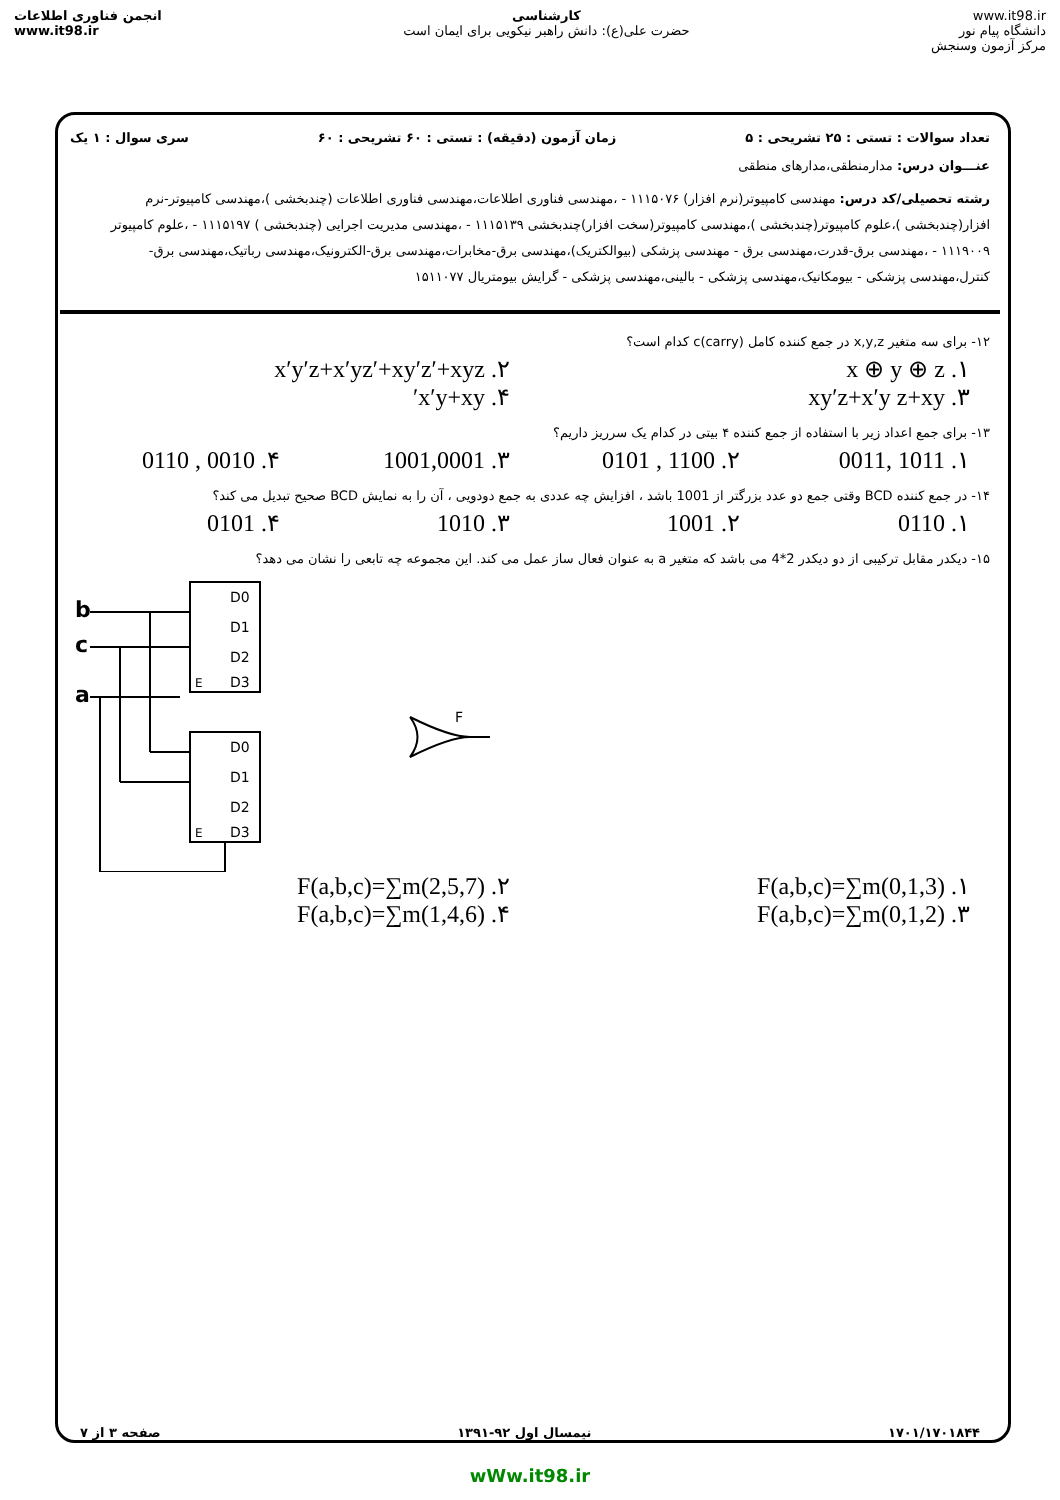انجمن فناوری اطلاعات
www.it98.ir
کارشناسی
حضرت علی(ع): دانش راهبر نیکویی برای ایمان است
www.it98.ir
دانشگاه پیام نور
مرکز آزمون وسنجش
تعداد سوالات : تستی : ۲۵ تشریحی : ۵ زمان آزمون (دقیقه) : تستی : ۶۰ تشریحی : ۶۰ سری سوال : ۱ یک
عنـــوان درس: مدارمنطقی،مدارهای منطقی
رشته تحصیلی/کد درس: مهندسی کامپیوتر(نرم افزار) ۱۱۱۵۰۷۶ - ،مهندسی فناوری اطلاعات،مهندسی فناوری اطلاعات (چندبخشی )،مهندسی کامپیوتر-نرم افزار(چندبخشی )،علوم کامپیوتر(چندبخشی )،مهندسی کامپیوتر(سخت افزار)چندبخشی ۱۱۱۵۱۳۹ - ،مهندسی مدیریت اجرایی (چندبخشی ) ۱۱۱۵۱۹۷ - ،علوم کامپیوتر ۱۱۱۹۰۰۹ - ،مهندسی برق-قدرت،مهندسی برق - مهندسی پزشکی (بیوالکتریک)،مهندسی برق-مخابرات،مهندسی برق-الکترونیک،مهندسی رباتیک،مهندسی برق-کنترل،مهندسی پزشکی - بیومکانیک،مهندسی پزشکی - بالینی،مهندسی پزشکی - گرایش بیومتریال ۱۵۱۱۰۷۷
۱۲- برای سه متغیر x,y,z در جمع کننده کامل c(carry) کدام است؟
۱. x ⊕ y ⊕ z ۲. x′y′z+x′yz′+xy′z′+xyz
۳. xy′z+x′y z+xy ۴. x′y+xy′
۱۳- برای جمع اعداد زیر با استفاده از جمع کننده ۴ بیتی در کدام یک سرریز داریم؟
۱. 1011 ,0011 ۲. 1100 , 0101 ۳. 1001,0001 ۴. 0010 , 0110
۱۴- در جمع کننده BCD وقتی جمع دو عدد بزرگتر از 1001 باشد ، افزایش چه عددی به جمع دودویی ، آن را به نمایش BCD صحیح تبدیل می کند؟
۱. 0110 ۲. 1001 ۳. 1010 ۴. 0101
۱۵- دیکدر مقابل ترکیبی از دو دیکدر 2*4 می باشد که متغیر a به عنوان فعال ساز عمل می کند. این مجموعه چه تابعی را نشان می دهد؟
b
c
a
D0
D1
D2
D3
D0
D1
D2
D3
E
E
F
۱. F(a,b,c)=∑m(0,1,3) ۲. F(a,b,c)=∑m(2,5,7)
۳. F(a,b,c)=∑m(0,1,2) ۴. F(a,b,c)=∑m(1,4,6)
۱۷۰۱/۱۷۰۱۸۴۴ نیمسال اول ۹۲-۱۳۹۱ صفحه ۳ از ۷
wWw.it98.ir